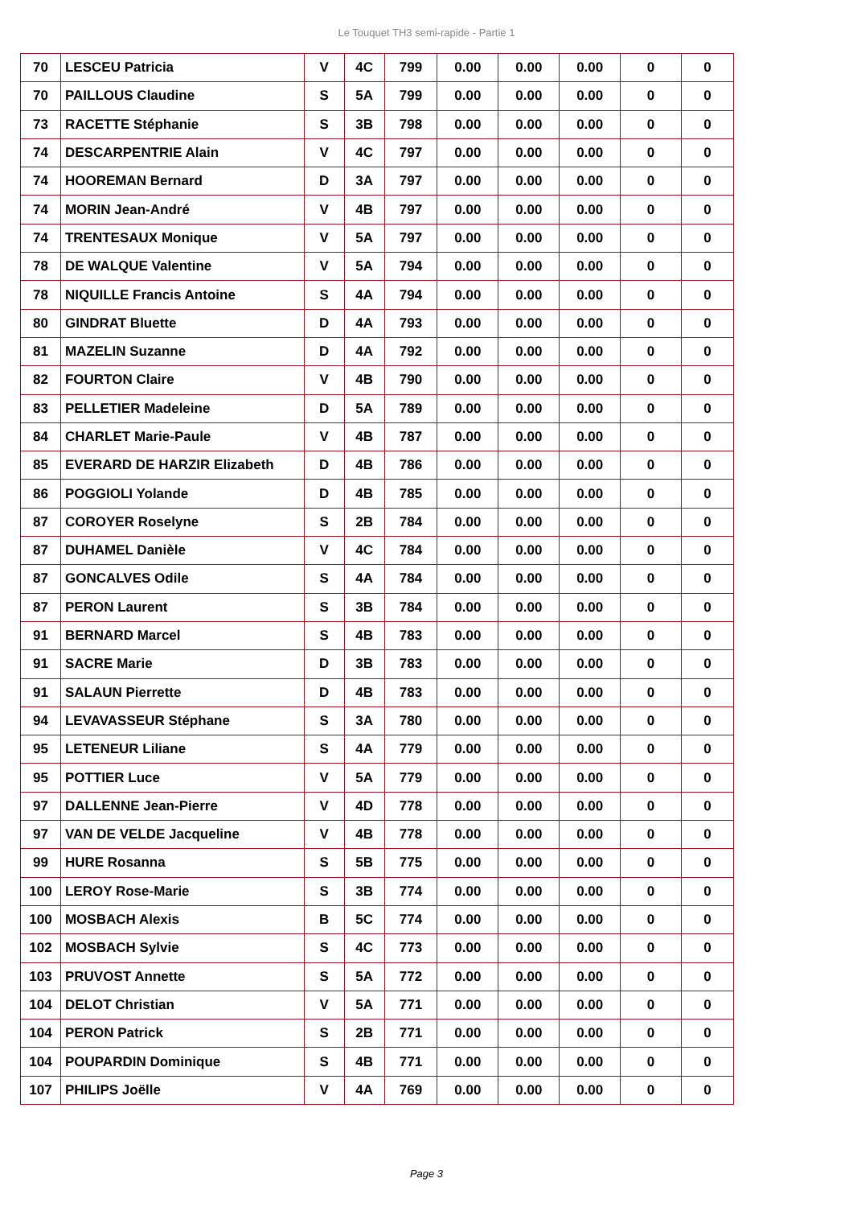Le Touquet TH3 semi-rapide - Partie 1
| 70 | LESCEU Patricia | V | 4C | 799 | 0.00 | 0.00 | 0.00 | 0 | 0 |
| 70 | PAILLOUS Claudine | S | 5A | 799 | 0.00 | 0.00 | 0.00 | 0 | 0 |
| 73 | RACETTE Stéphanie | S | 3B | 798 | 0.00 | 0.00 | 0.00 | 0 | 0 |
| 74 | DESCARPENTRIE Alain | V | 4C | 797 | 0.00 | 0.00 | 0.00 | 0 | 0 |
| 74 | HOOREMAN Bernard | D | 3A | 797 | 0.00 | 0.00 | 0.00 | 0 | 0 |
| 74 | MORIN Jean-André | V | 4B | 797 | 0.00 | 0.00 | 0.00 | 0 | 0 |
| 74 | TRENTESAUX Monique | V | 5A | 797 | 0.00 | 0.00 | 0.00 | 0 | 0 |
| 78 | DE WALQUE Valentine | V | 5A | 794 | 0.00 | 0.00 | 0.00 | 0 | 0 |
| 78 | NIQUILLE Francis Antoine | S | 4A | 794 | 0.00 | 0.00 | 0.00 | 0 | 0 |
| 80 | GINDRAT Bluette | D | 4A | 793 | 0.00 | 0.00 | 0.00 | 0 | 0 |
| 81 | MAZELIN Suzanne | D | 4A | 792 | 0.00 | 0.00 | 0.00 | 0 | 0 |
| 82 | FOURTON Claire | V | 4B | 790 | 0.00 | 0.00 | 0.00 | 0 | 0 |
| 83 | PELLETIER Madeleine | D | 5A | 789 | 0.00 | 0.00 | 0.00 | 0 | 0 |
| 84 | CHARLET Marie-Paule | V | 4B | 787 | 0.00 | 0.00 | 0.00 | 0 | 0 |
| 85 | EVERARD DE HARZIR Elizabeth | D | 4B | 786 | 0.00 | 0.00 | 0.00 | 0 | 0 |
| 86 | POGGIOLI Yolande | D | 4B | 785 | 0.00 | 0.00 | 0.00 | 0 | 0 |
| 87 | COROYER Roselyne | S | 2B | 784 | 0.00 | 0.00 | 0.00 | 0 | 0 |
| 87 | DUHAMEL Danièle | V | 4C | 784 | 0.00 | 0.00 | 0.00 | 0 | 0 |
| 87 | GONCALVES Odile | S | 4A | 784 | 0.00 | 0.00 | 0.00 | 0 | 0 |
| 87 | PERON Laurent | S | 3B | 784 | 0.00 | 0.00 | 0.00 | 0 | 0 |
| 91 | BERNARD Marcel | S | 4B | 783 | 0.00 | 0.00 | 0.00 | 0 | 0 |
| 91 | SACRE Marie | D | 3B | 783 | 0.00 | 0.00 | 0.00 | 0 | 0 |
| 91 | SALAUN Pierrette | D | 4B | 783 | 0.00 | 0.00 | 0.00 | 0 | 0 |
| 94 | LEVAVASSEUR Stéphane | S | 3A | 780 | 0.00 | 0.00 | 0.00 | 0 | 0 |
| 95 | LETENEUR Liliane | S | 4A | 779 | 0.00 | 0.00 | 0.00 | 0 | 0 |
| 95 | POTTIER Luce | V | 5A | 779 | 0.00 | 0.00 | 0.00 | 0 | 0 |
| 97 | DALLENNE Jean-Pierre | V | 4D | 778 | 0.00 | 0.00 | 0.00 | 0 | 0 |
| 97 | VAN DE VELDE Jacqueline | V | 4B | 778 | 0.00 | 0.00 | 0.00 | 0 | 0 |
| 99 | HURE Rosanna | S | 5B | 775 | 0.00 | 0.00 | 0.00 | 0 | 0 |
| 100 | LEROY Rose-Marie | S | 3B | 774 | 0.00 | 0.00 | 0.00 | 0 | 0 |
| 100 | MOSBACH Alexis | B | 5C | 774 | 0.00 | 0.00 | 0.00 | 0 | 0 |
| 102 | MOSBACH Sylvie | S | 4C | 773 | 0.00 | 0.00 | 0.00 | 0 | 0 |
| 103 | PRUVOST Annette | S | 5A | 772 | 0.00 | 0.00 | 0.00 | 0 | 0 |
| 104 | DELOT Christian | V | 5A | 771 | 0.00 | 0.00 | 0.00 | 0 | 0 |
| 104 | PERON Patrick | S | 2B | 771 | 0.00 | 0.00 | 0.00 | 0 | 0 |
| 104 | POUPARDIN Dominique | S | 4B | 771 | 0.00 | 0.00 | 0.00 | 0 | 0 |
| 107 | PHILIPS Joëlle | V | 4A | 769 | 0.00 | 0.00 | 0.00 | 0 | 0 |
Page 3